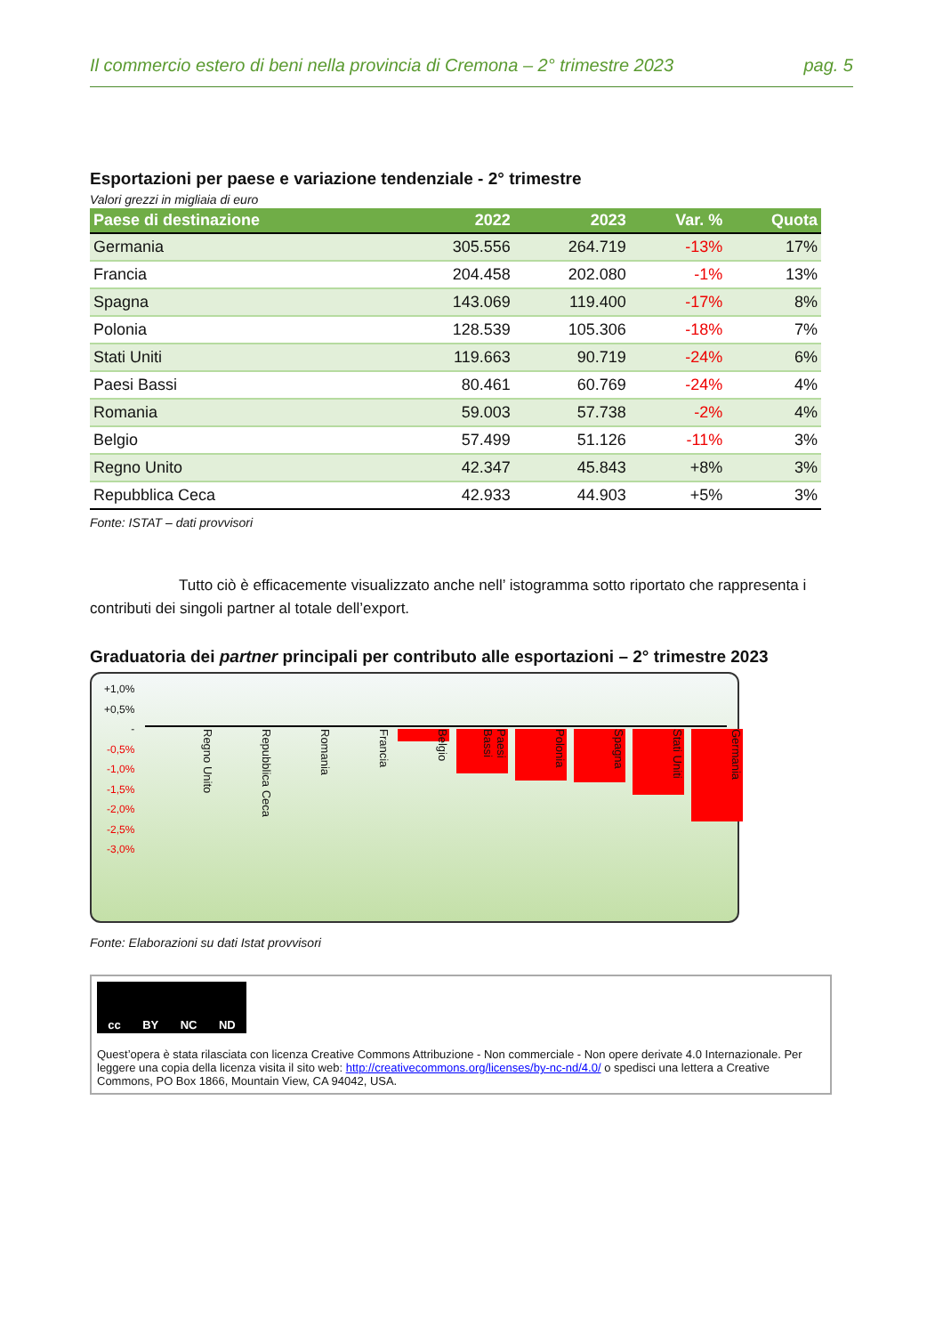Il commercio estero di beni nella provincia di Cremona – 2° trimestre 2023 pag. 5
Esportazioni per paese e variazione tendenziale - 2° trimestre
Valori grezzi in migliaia di euro
| Paese di destinazione | 2022 | 2023 | Var. % | Quota |
| --- | --- | --- | --- | --- |
| Germania | 305.556 | 264.719 | -13% | 17% |
| Francia | 204.458 | 202.080 | -1% | 13% |
| Spagna | 143.069 | 119.400 | -17% | 8% |
| Polonia | 128.539 | 105.306 | -18% | 7% |
| Stati Uniti | 119.663 | 90.719 | -24% | 6% |
| Paesi Bassi | 80.461 | 60.769 | -24% | 4% |
| Romania | 59.003 | 57.738 | -2% | 4% |
| Belgio | 57.499 | 51.126 | -11% | 3% |
| Regno Unito | 42.347 | 45.843 | +8% | 3% |
| Repubblica Ceca | 42.933 | 44.903 | +5% | 3% |
Fonte: ISTAT – dati provvisori
Tutto ciò è efficacemente visualizzato anche nell’ istogramma sotto riportato che rappresenta i contributi dei singoli partner al totale dell’export.
Graduatoria dei partner principali per contributo alle esportazioni – 2° trimestre 2023
+1,0%
+0,5%
-
-0,5%
-1,0%
-1,5%
-2,0%
-2,5%
-3,0%
Regno Unito Repubblica Ceca Romania Francia Belgio Paesi Bassi Polonia Spagna Stati Uniti Germania
Fonte: Elaborazioni su dati Istat provvisori
cc BY NC ND
Quest’opera è stata rilasciata con licenza Creative Commons Attribuzione - Non commerciale - Non opere derivate 4.0 Internazionale. Per leggere una copia della licenza visita il sito web: http://creativecommons.org/licenses/by-nc-nd/4.0/ o spedisci una lettera a Creative Commons, PO Box 1866, Mountain View, CA 94042, USA.